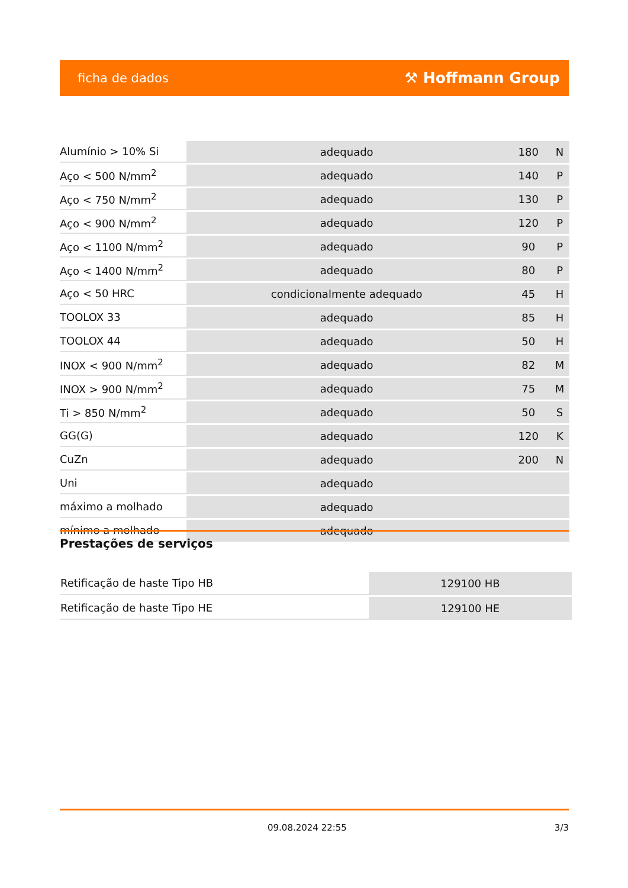ficha de dados ⚒ Hoffmann Group
| Alumínio > 10% Si | adequado | 180 | N |
| Aço < 500 N/mm<sup>2</sup> | adequado | 140 | P |
| Aço < 750 N/mm<sup>2</sup> | adequado | 130 | P |
| Aço < 900 N/mm<sup>2</sup> | adequado | 120 | P |
| Aço < 1100 N/mm<sup>2</sup> | adequado | 90 | P |
| Aço < 1400 N/mm<sup>2</sup> | adequado | 80 | P |
| Aço < 50 HRC | condicionalmente adequado | 45 | H |
| TOOLOX 33 | adequado | 85 | H |
| TOOLOX 44 | adequado | 50 | H |
| INOX < 900 N/mm<sup>2</sup> | adequado | 82 | M |
| INOX > 900 N/mm<sup>2</sup> | adequado | 75 | M |
| Ti > 850 N/mm<sup>2</sup> | adequado | 50 | S |
| GG(G) | adequado | 120 | K |
| CuZn | adequado | 200 | N |
| Uni | adequado | | |
| máximo a molhado | adequado | | |
| mínimo a molhado | adequado | | |
Prestações de serviços
| Retificação de haste Tipo HB | 129100 HB |
| Retificação de haste Tipo HE | 129100 HE |
09.08.2024 22:55 3/3